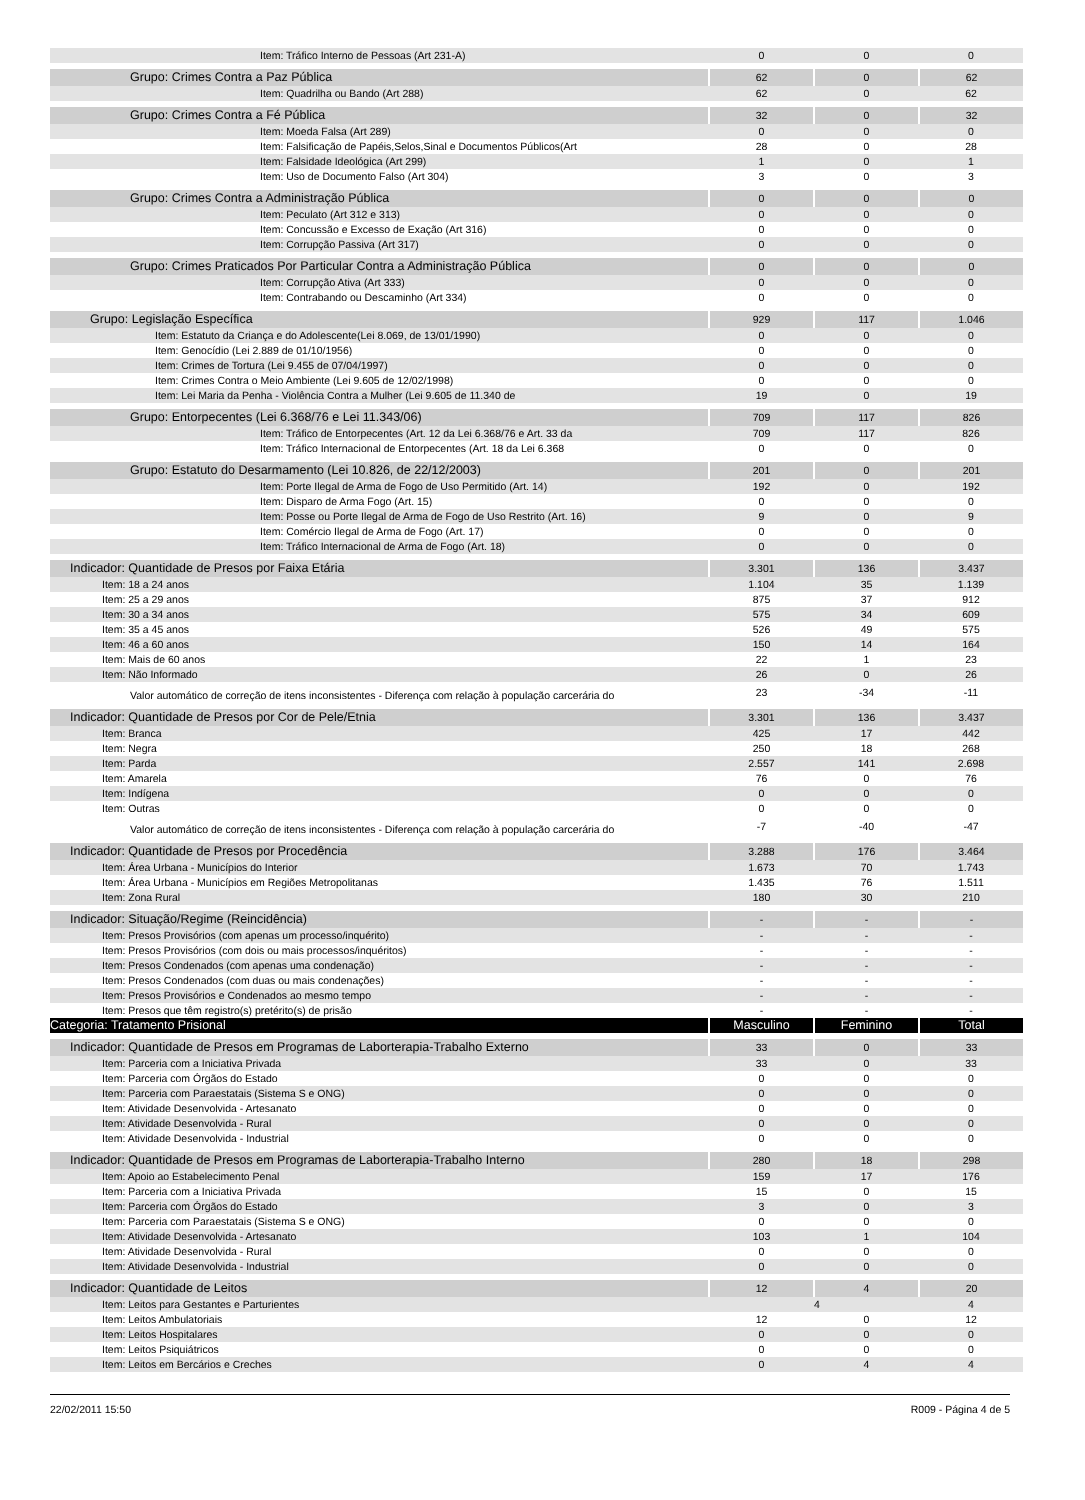| Item: Tráfico Interno de Pessoas (Art 231-A) | 0 | 0 | 0 |
| Grupo: Crimes Contra a Paz Pública | 62 | 0 | 62 |
| Item: Quadrilha ou Bando (Art 288) | 62 | 0 | 62 |
| Grupo: Crimes Contra a Fé Pública | 32 | 0 | 32 |
| Item: Moeda Falsa (Art 289) | 0 | 0 | 0 |
| Item: Falsificação de Papéis,Selos,Sinal e Documentos Públicos(Art | 28 | 0 | 28 |
| Item: Falsidade Ideológica (Art 299) | 1 | 0 | 1 |
| Item: Uso de Documento Falso (Art 304) | 3 | 0 | 3 |
| Grupo: Crimes Contra a Administração Pública | 0 | 0 | 0 |
| Item: Peculato (Art 312 e 313) | 0 | 0 | 0 |
| Item: Concussão e Excesso de Exação (Art 316) | 0 | 0 | 0 |
| Item: Corrupção Passiva (Art 317) | 0 | 0 | 0 |
| Grupo: Crimes Praticados Por Particular Contra a Administração Pública | 0 | 0 | 0 |
| Item: Corrupção Ativa (Art 333) | 0 | 0 | 0 |
| Item: Contrabando ou Descaminho (Art 334) | 0 | 0 | 0 |
| Grupo: Legislação Específica | 929 | 117 | 1.046 |
| Item: Estatuto da Criança e do Adolescente(Lei 8.069, de 13/01/1990) | 0 | 0 | 0 |
| Item: Genocídio (Lei 2.889 de 01/10/1956) | 0 | 0 | 0 |
| Item: Crimes de Tortura (Lei 9.455 de 07/04/1997) | 0 | 0 | 0 |
| Item: Crimes Contra o Meio Ambiente (Lei 9.605 de 12/02/1998) | 0 | 0 | 0 |
| Item: Lei Maria da Penha - Violência Contra a Mulher (Lei 9.605 de 11.340 de | 19 | 0 | 19 |
| Grupo: Entorpecentes (Lei 6.368/76 e Lei 11.343/06) | 709 | 117 | 826 |
| Item: Tráfico de Entorpecentes (Art. 12 da Lei 6.368/76 e Art. 33 da | 709 | 117 | 826 |
| Item: Tráfico Internacional de Entorpecentes (Art. 18 da Lei 6.368 | 0 | 0 | 0 |
| Grupo: Estatuto do Desarmamento (Lei 10.826, de 22/12/2003) | 201 | 0 | 201 |
| Item: Porte Ilegal de Arma de Fogo de Uso Permitido (Art. 14) | 192 | 0 | 192 |
| Item: Disparo de Arma Fogo (Art. 15) | 0 | 0 | 0 |
| Item: Posse ou Porte Ilegal de Arma de Fogo de Uso Restrito (Art. 16) | 9 | 0 | 9 |
| Item: Comércio Ilegal de Arma de Fogo (Art. 17) | 0 | 0 | 0 |
| Item: Tráfico Internacional de Arma de Fogo (Art. 18) | 0 | 0 | 0 |
| Indicador: Quantidade de Presos por Faixa Etária | 3.301 | 136 | 3.437 |
| Item: 18 a 24 anos | 1.104 | 35 | 1.139 |
| Item: 25 a 29 anos | 875 | 37 | 912 |
| Item: 30 a 34 anos | 575 | 34 | 609 |
| Item: 35 a 45 anos | 526 | 49 | 575 |
| Item: 46 a 60 anos | 150 | 14 | 164 |
| Item: Mais de 60 anos | 22 | 1 | 23 |
| Item: Não Informado | 26 | 0 | 26 |
| Valor automático de correção de itens inconsistentes - Diferença com relação à população carcerária do | 23 | -34 | -11 |
| Indicador: Quantidade de Presos por Cor de Pele/Etnia | 3.301 | 136 | 3.437 |
| Item: Branca | 425 | 17 | 442 |
| Item: Negra | 250 | 18 | 268 |
| Item: Parda | 2.557 | 141 | 2.698 |
| Item: Amarela | 76 | 0 | 76 |
| Item: Indígena | 0 | 0 | 0 |
| Item: Outras | 0 | 0 | 0 |
| Valor automático de correção de itens inconsistentes - Diferença com relação à população carcerária do | -7 | -40 | -47 |
| Indicador: Quantidade de Presos por Procedência | 3.288 | 176 | 3.464 |
| Item: Área Urbana - Municípios do Interior | 1.673 | 70 | 1.743 |
| Item: Área Urbana - Municípios em Regiões Metropolitanas | 1.435 | 76 | 1.511 |
| Item: Zona Rural | 180 | 30 | 210 |
| Indicador: Situação/Regime (Reincidência) | - | - | - |
| Item: Presos Provisórios (com apenas um processo/inquérito) | - | - | - |
| Item: Presos Provisórios (com dois ou mais processos/inquéritos) | - | - | - |
| Item: Presos Condenados (com apenas uma condenação) | - | - | - |
| Item: Presos Condenados (com duas ou mais condenações) | - | - | - |
| Item: Presos Provisórios e Condenados ao mesmo tempo | - | - | - |
| Item: Presos que têm registro(s) pretérito(s) de prisão | - | - | - |
| Categoria: Tratamento Prisional | Masculino | Feminino | Total |
| Indicador: Quantidade de Presos em Programas de Laborterapia-Trabalho Externo | 33 | 0 | 33 |
| Item: Parceria com a Iniciativa Privada | 33 | 0 | 33 |
| Item: Parceria com Órgãos do Estado | 0 | 0 | 0 |
| Item: Parceria com Paraestatais (Sistema S e ONG) | 0 | 0 | 0 |
| Item: Atividade Desenvolvida - Artesanato | 0 | 0 | 0 |
| Item: Atividade Desenvolvida - Rural | 0 | 0 | 0 |
| Item: Atividade Desenvolvida - Industrial | 0 | 0 | 0 |
| Indicador: Quantidade de Presos em Programas de Laborterapia-Trabalho Interno | 280 | 18 | 298 |
| Item: Apoio ao Estabelecimento Penal | 159 | 17 | 176 |
| Item: Parceria com a Iniciativa Privada | 15 | 0 | 15 |
| Item: Parceria com Órgãos do Estado | 3 | 0 | 3 |
| Item: Parceria com Paraestatais (Sistema S e ONG) | 0 | 0 | 0 |
| Item: Atividade Desenvolvida - Artesanato | 103 | 1 | 104 |
| Item: Atividade Desenvolvida - Rural | 0 | 0 | 0 |
| Item: Atividade Desenvolvida - Industrial | 0 | 0 | 0 |
| Indicador: Quantidade de Leitos | 12 | 4 | 20 |
| Item: Leitos para Gestantes e Parturientes | | 4 | 4 |
| Item: Leitos Ambulatoriais | 12 | 0 | 12 |
| Item: Leitos Hospitalares | 0 | 0 | 0 |
| Item: Leitos Psiquiátricos | 0 | 0 | 0 |
| Item: Leitos em Bercários e Creches | 0 | 4 | 4 |
22/02/2011 15:50 R009 - Página 4 de 5